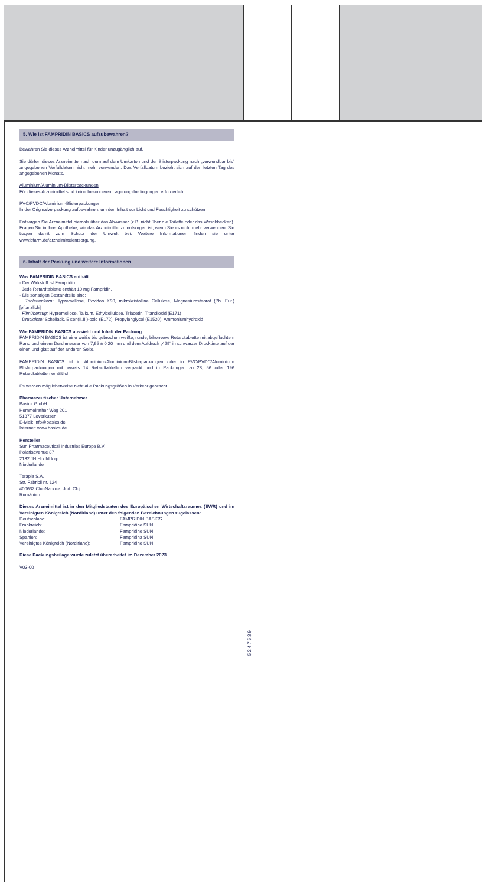5. Wie ist FAMPRIDIN BASICS aufzubewahren?
Bewahren Sie dieses Arzneimittel für Kinder unzugänglich auf.
Sie dürfen dieses Arzneimittel nach dem auf dem Umkarton und der Blisterpackung nach „verwendbar bis“ angegebenen Verfalldatum nicht mehr verwenden. Das Verfalldatum bezieht sich auf den letzten Tag des angegebenen Monats.
Aluminium/Aluminium-Blisterpackungen
Für dieses Arzneimittel sind keine besonderen Lagerungsbedingungen erforderlich.
PVC/PVDC/Aluminium-Blisterpackungen
In der Originalverpackung aufbewahren, um den Inhalt vor Licht und Feuchtigkeit zu schützen.
Entsorgen Sie Arzneimittel niemals über das Abwasser (z.B. nicht über die Toilette oder das Waschbecken). Fragen Sie in Ihrer Apotheke, wie das Arzneimittel zu entsorgen ist, wenn Sie es nicht mehr verwenden. Sie tragen damit zum Schutz der Umwelt bei. Weitere Informationen finden sie unter www.bfarm.de/arzneimittelentsorgung.
6. Inhalt der Packung und weitere Informationen
Was FAMPRIDIN BASICS enthält
- Der Wirkstoff ist Fampridin.
Jede Retardtablette enthält 10 mg Fampridin.
- Die sonstigen Bestandteile sind:
Tablettenkern: Hypromellose, Povidon K90, mikrokristalline Cellulose, Magnesiumstearat (Ph. Eur.) [pflanzlich]
Filmüberzug: Hypromellose, Talkum, Ethylcellulose, Triacetin, Titandioxid (E171)
Drucktinte: Schellack, Eisen(II,III)-oxid (E172), Propylenglycol (E1520), Ammoniumhydroxid
Wie FAMPRIDIN BASICS aussieht und Inhalt der Packung
FAMPRIDIN BASICS ist eine weiße bis gebrochen weiße, runde, bikonvexe Retardtablette mit abgeflachtem Rand und einem Durchmesser von 7,65 ± 0,20 mm und dem Aufdruck „429“ in schwarzer Drucktinte auf der einen und glatt auf der anderen Seite.
FAMPRIDIN BASICS ist in Aluminium/Aluminium-Blisterpackungen oder in PVC/PVDC/Aluminium-Blisterpackungen mit jeweils 14 Retardtabletten verpackt und in Packungen zu 28, 56 oder 196 Retardtabletten erhältlich.
Es werden möglicherweise nicht alle Packungsgrößen in Verkehr gebracht.
Pharmazeutischer Unternehmer
Basics GmbH
Hemmelrather Weg 201
51377 Leverkusen
E-Mail: info@basics.de
Internet: www.basics.de
Hersteller
Sun Pharmaceutical Industries Europe B.V.
Polarisavenue 87
2132 JH Hoofddorp
Niederlande
Terapia S.A.
Str. Fabricii nr. 124
400632 Cluj-Napoca, Jud. Cluj
Rumänien
Dieses Arzneimittel ist in den Mitgliedstaaten des Europäischen Wirtschaftsraumes (EWR) und im Vereinigten Königreich (Nordirland) unter den folgenden Bezeichnungen zugelassen:
| Deutschland: | FAMPRIDIN BASICS |
| Frankreich: | Fampridine SUN |
| Niederlande: | Fampridine SUN |
| Spanien: | Fampridina SUN |
| Vereinigtes Königreich (Nordirland): | Fampridine SUN |
Diese Packungsbeilage wurde zuletzt überarbeitet im Dezember 2023.
V03-00
5247539